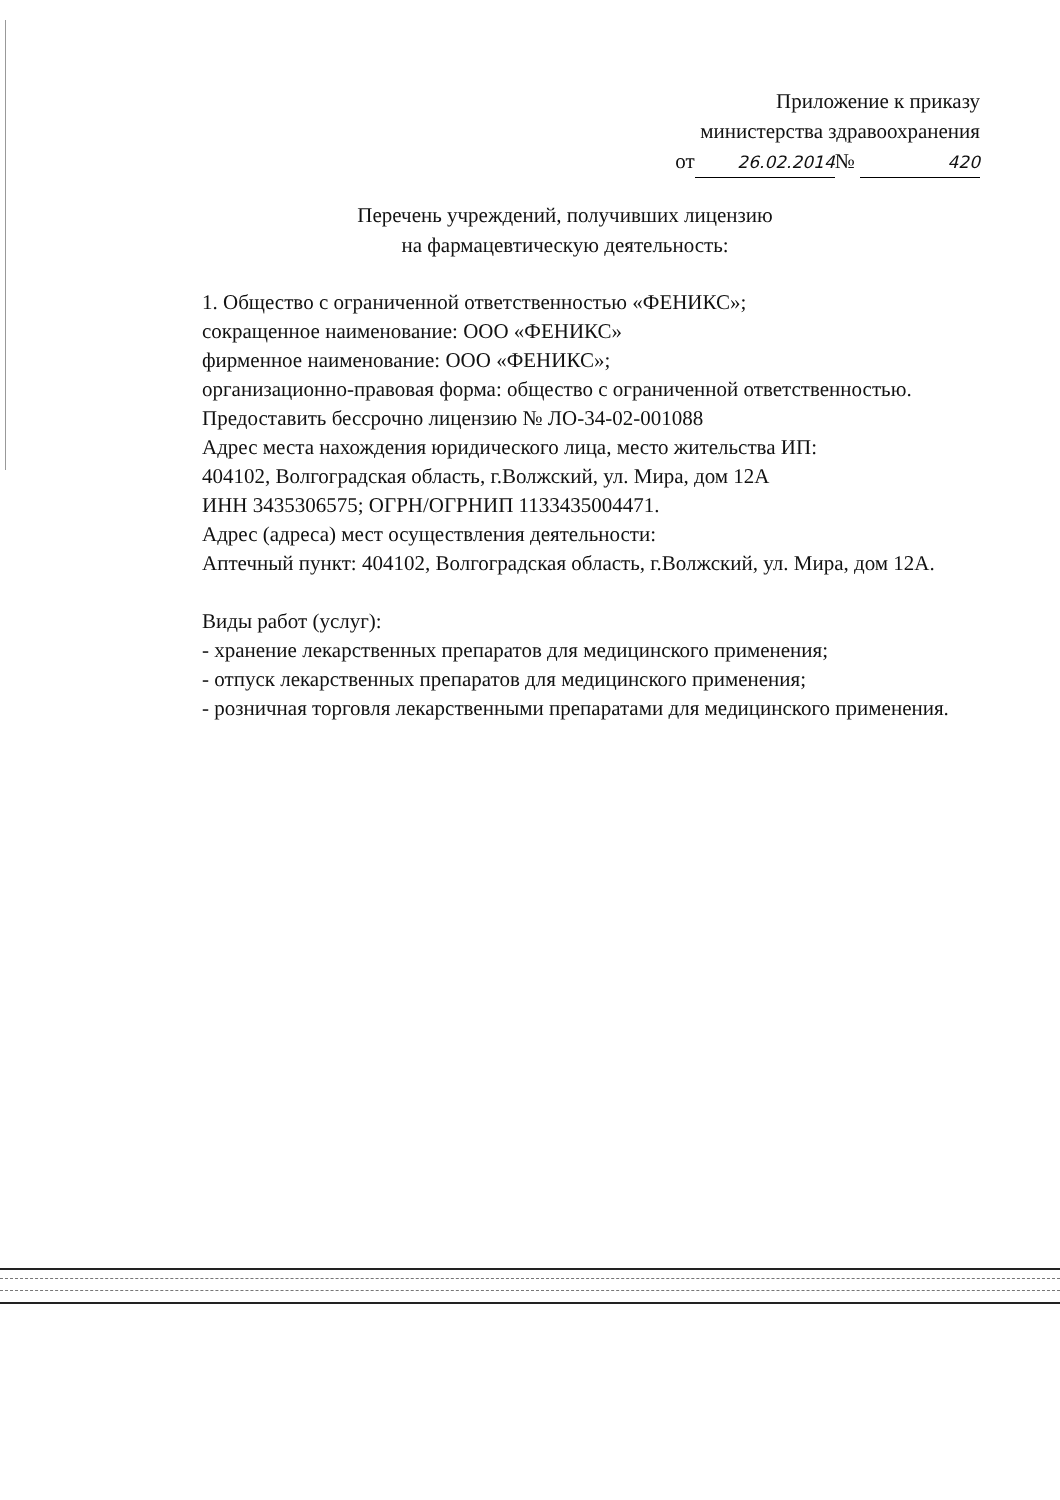Приложение к приказу
министерства здравоохранения
от 26.02.2014 № 420
Перечень учреждений, получивших лицензию
на фармацевтическую деятельность:
1. Общество с ограниченной ответственностью «ФЕНИКС»;
сокращенное наименование: ООО «ФЕНИКС»
фирменное наименование: ООО «ФЕНИКС»;
организационно-правовая форма: общество с ограниченной ответственностью.
Предоставить бессрочно лицензию № ЛО-34-02-001088
Адрес места нахождения юридического лица, место жительства ИП:
404102, Волгоградская область, г.Волжский, ул. Мира, дом 12А
ИНН 3435306575; ОГРН/ОГРНИП 1133435004471.
Адрес (адреса) мест осуществления деятельности:
Аптечный пункт: 404102, Волгоградская область, г.Волжский, ул. Мира, дом 12А.
Виды работ (услуг):
- хранение лекарственных препаратов для медицинского применения;
- отпуск лекарственных препаратов для медицинского применения;
- розничная торговля лекарственными препаратами для медицинского применения.